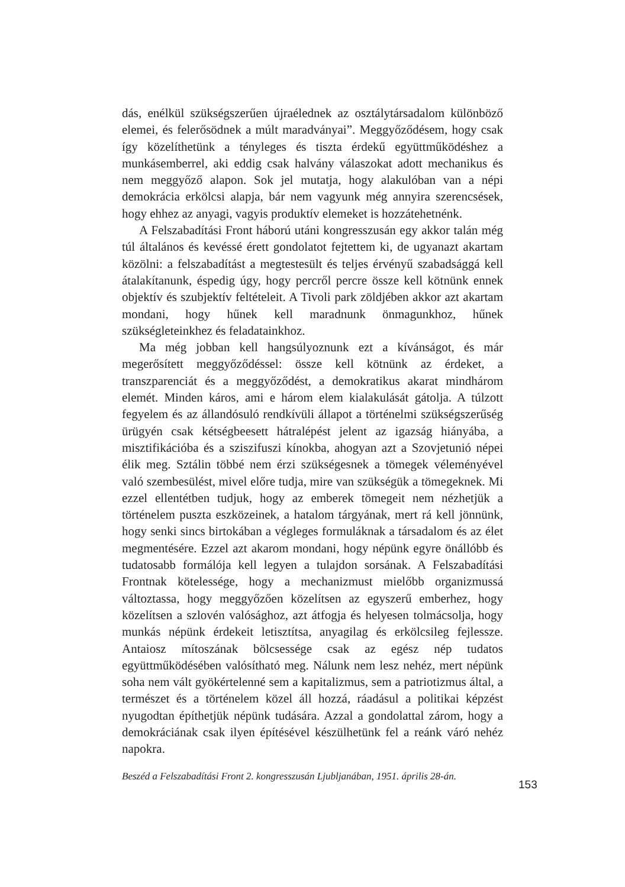dás, enélkül szükségszerűen újraélednek az osztálytársadalom különböző elemei, és felerősödnek a múlt maradványai”. Meggyőződésem, hogy csak így közelíthetünk a tényleges és tiszta érdekű együttműködéshez a munkásemberrel, aki eddig csak halvány válaszokat adott mechanikus és nem meggyőző alapon. Sok jel mutatja, hogy alakulóban van a népi demokrácia erkölcsi alapja, bár nem vagyunk még annyira szerencsések, hogy ehhez az anyagi, vagyis produktív elemeket is hozzátehetnénk.
A Felszabadítási Front háború utáni kongresszusán egy akkor talán még túl általános és kevéssé érett gondolatot fejtettem ki, de ugyanazt akartam közölni: a felszabadítást a megtestesült és teljes érvényű szabadsággá kell átalakítanunk, éspedig úgy, hogy percről percre össze kell kötnünk ennek objektív és szubjektív feltételeit. A Tivoli park zöldjében akkor azt akartam mondani, hogy hűnek kell maradnunk önmagunkhoz, hűnek szükségleteinkhez és feladatainkhoz.
Ma még jobban kell hangsúlyoznunk ezt a kívánságot, és már megerősített meggyőződéssel: össze kell kötnünk az érdeket, a transzparenciát és a meggyőződést, a demokratikus akarat mindhárom elemét. Minden káros, ami e három elem kialakulását gátolja. A túlzott fegyelem és az állandósuló rendkívüli állapot a történelmi szükségszerűség ürügyén csak kétségbeesett hátralépést jelent az igazság hiányába, a misztifikációba és a sziszifuszi kínokba, ahogyan azt a Szovjetunió népei élik meg. Sztálin többé nem érzi szükségesnek a tömegek véleményével való szembesülést, mivel előre tudja, mire van szükségük a tömegeknek. Mi ezzel ellentétben tudjuk, hogy az emberek tömegeit nem nézhetjük a történelem puszta eszközeinek, a hatalom tárgyának, mert rá kell jönnünk, hogy senki sincs birtokában a végleges formuláknak a társadalom és az élet megmentésére. Ezzel azt akarom mondani, hogy népünk egyre önállóbb és tudatosabb formálója kell legyen a tulajdon sorsának. A Felszabadítási Frontnak kötelessége, hogy a mechanizmust mielőbb organizmussá változtassa, hogy meggyőzően közelítsen az egyszerű emberhez, hogy közelítsen a szlovén valósághoz, azt átfogja és helyesen tolmácsolja, hogy munkás népünk érdekeit letisztítsa, anyagilag és erkölcsileg fejlessze. Antaiosz mítoszának bölcsessége csak az egész nép tudatos együttműködésében valósítható meg. Nálunk nem lesz nehéz, mert népünk soha nem vált gyökértelenné sem a kapitalizmus, sem a patriotizmus által, a természet és a történelem közel áll hozzá, ráadásul a politikai képzést nyugodtan építhetjük népünk tudására. Azzal a gondolattal zárom, hogy a demokráciának csak ilyen építésével készülhetünk fel a reánk váró nehéz napokra.
Beszéd a Felszabadítási Front 2. kongresszusán Ljubljanában, 1951. április 28-án.
153